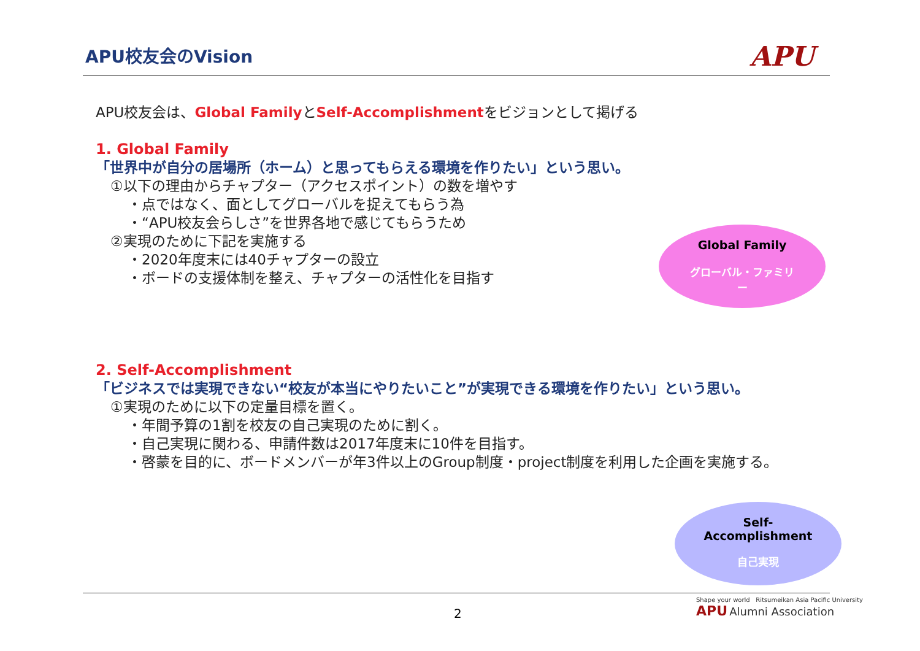APU校友会のVision APU
APU校友会は、Global FamilyとSelf-Accomplishmentをビジョンとして掲げる
1. Global Family
「世界中が自分の居場所（ホーム）と思ってもらえる環境を作りたい」という思い。
①以下の理由からチャプター（アクセスポイント）の数を増やす
・点ではなく、面としてグローバルを捉えてもらう為
・“APU校友会らしさ”を世界各地で感じてもらうため
②実現のために下記を実施する
・2020年度末には40チャプターの設立
・ボードの支援体制を整え、チャプターの活性化を目指す
2. Self-Accomplishment
「ビジネスでは実現できない“校友が本当にやりたいこと”が実現できる環境を作りたい」という思い。
①実現のために以下の定量目標を置く。
・年間予算の1割を校友の自己実現のために割く。
・自己実現に関わる、申請件数は2017年度末に10件を目指す。
・啓蒙を目的に、ボードメンバーが年3件以上のGroup制度・project制度を利用した企画を実施する。
Global Family
グローバル・ファミリー
Self-Accomplishment
自己実現
2
Shape your world Ritsumeikan Asia Pacific University
APU Alumni Association